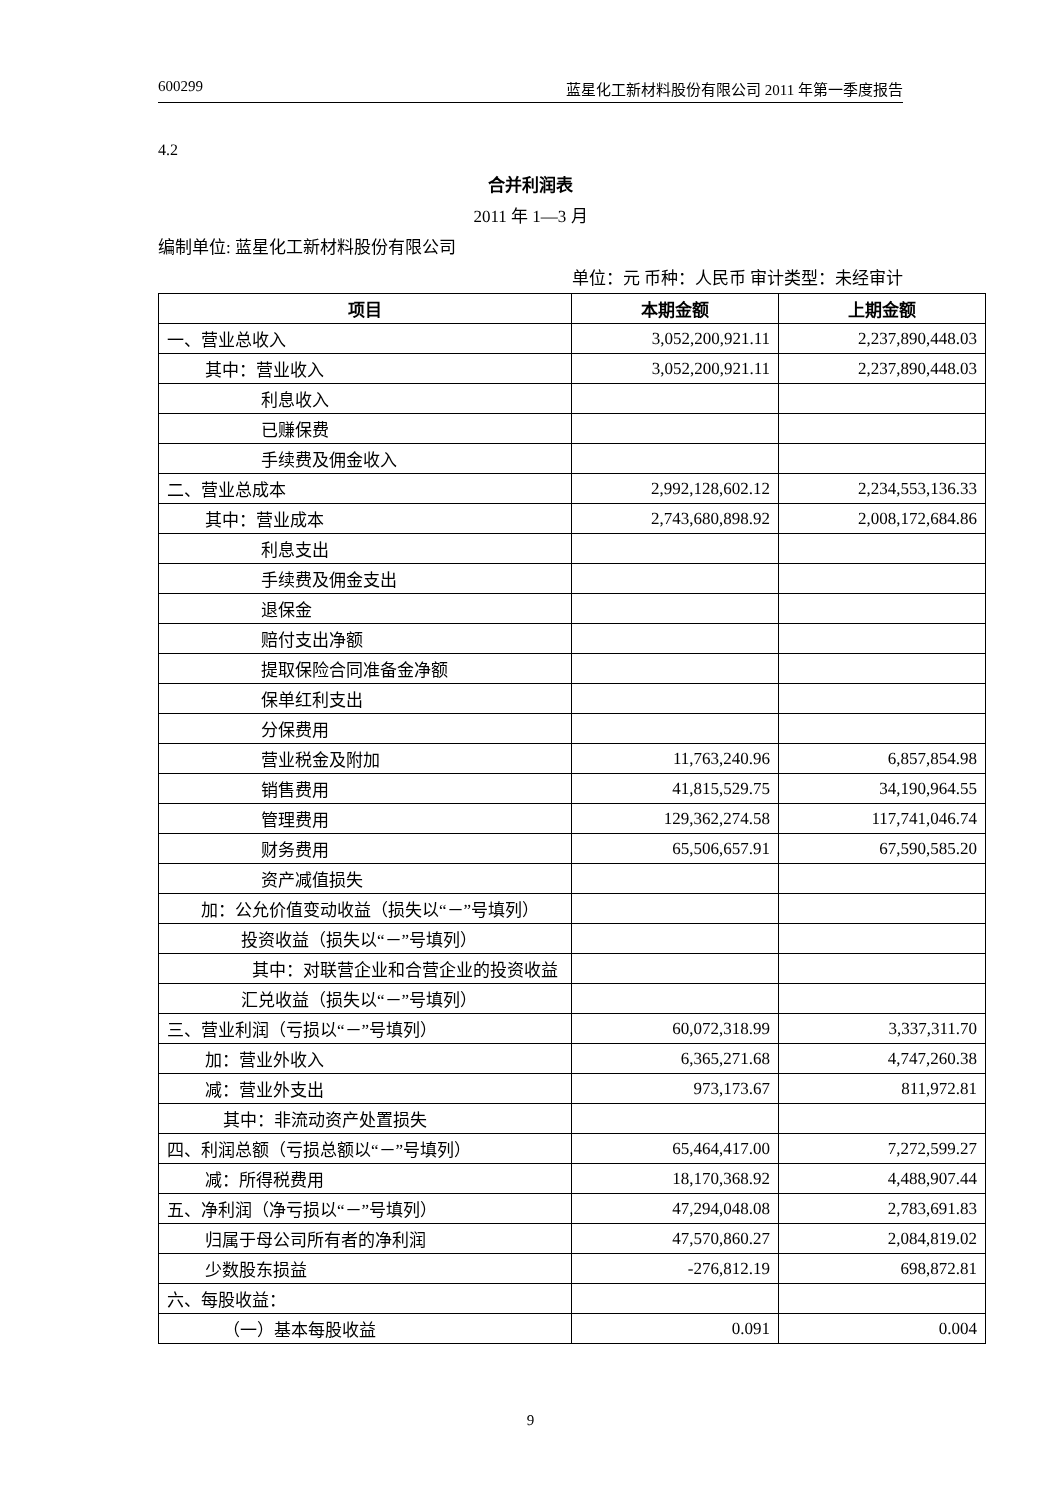600299 蓝星化工新材料股份有限公司 2011 年第一季度报告
4.2
合并利润表
2011 年 1—3 月
编制单位: 蓝星化工新材料股份有限公司
单位：元 币种：人民币 审计类型：未经审计
| 项目 | 本期金额 | 上期金额 |
| --- | --- | --- |
| 一、营业总收入 | 3,052,200,921.11 | 2,237,890,448.03 |
| 其中：营业收入 | 3,052,200,921.11 | 2,237,890,448.03 |
| 利息收入 | | |
| 已赚保费 | | |
| 手续费及佣金收入 | | |
| 二、营业总成本 | 2,992,128,602.12 | 2,234,553,136.33 |
| 其中：营业成本 | 2,743,680,898.92 | 2,008,172,684.86 |
| 利息支出 | | |
| 手续费及佣金支出 | | |
| 退保金 | | |
| 赔付支出净额 | | |
| 提取保险合同准备金净额 | | |
| 保单红利支出 | | |
| 分保费用 | | |
| 营业税金及附加 | 11,763,240.96 | 6,857,854.98 |
| 销售费用 | 41,815,529.75 | 34,190,964.55 |
| 管理费用 | 129,362,274.58 | 117,741,046.74 |
| 财务费用 | 65,506,657.91 | 67,590,585.20 |
| 资产减值损失 | | |
| 加：公允价值变动收益（损失以“－”号填列） | | |
| 投资收益（损失以“－”号填列） | | |
| 其中：对联营企业和合营企业的投资收益 | | |
| 汇兑收益（损失以“－”号填列） | | |
| 三、营业利润（亏损以“－”号填列） | 60,072,318.99 | 3,337,311.70 |
| 加：营业外收入 | 6,365,271.68 | 4,747,260.38 |
| 减：营业外支出 | 973,173.67 | 811,972.81 |
| 其中：非流动资产处置损失 | | |
| 四、利润总额（亏损总额以“－”号填列） | 65,464,417.00 | 7,272,599.27 |
| 减：所得税费用 | 18,170,368.92 | 4,488,907.44 |
| 五、净利润（净亏损以“－”号填列） | 47,294,048.08 | 2,783,691.83 |
| 归属于母公司所有者的净利润 | 47,570,860.27 | 2,084,819.02 |
| 少数股东损益 | -276,812.19 | 698,872.81 |
| 六、每股收益： | | |
| （一）基本每股收益 | 0.091 | 0.004 |
9